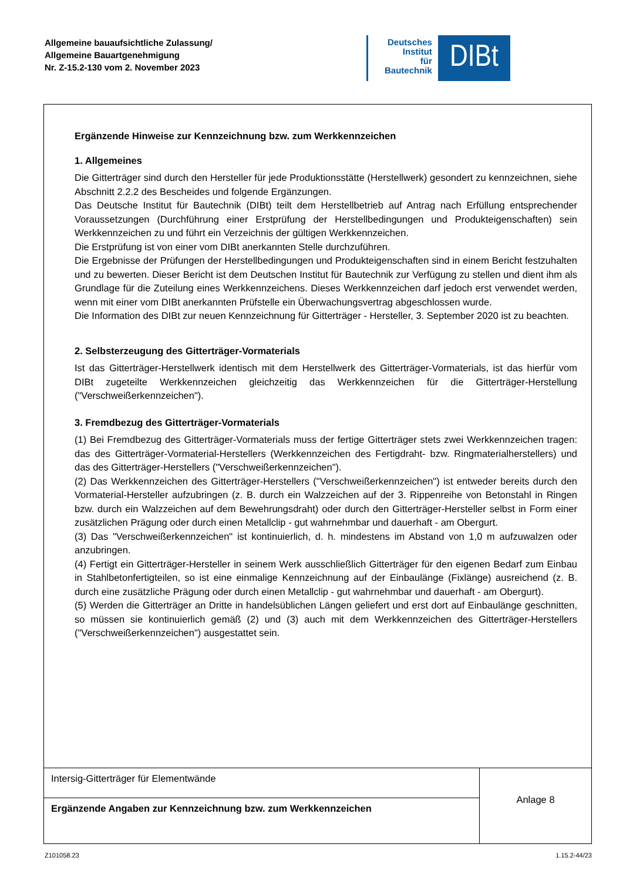Allgemeine bauaufsichtliche Zulassung/
Allgemeine Bauartgenehmigung
Nr. Z-15.2-130 vom 2. November 2023
Deutsches
Institut
für
Bautechnik
DIBt
Ergänzende Hinweise zur Kennzeichnung bzw. zum Werkkennzeichen
1. Allgemeines
Die Gitterträger sind durch den Hersteller für jede Produktionsstätte (Herstellwerk) gesondert zu kennzeichnen, siehe Abschnitt 2.2.2 des Bescheides und folgende Ergänzungen.
Das Deutsche Institut für Bautechnik (DIBt) teilt dem Herstellbetrieb auf Antrag nach Erfüllung entsprechender Voraussetzungen (Durchführung einer Erstprüfung der Herstellbedingungen und Produkteigenschaften) sein Werkkennzeichen zu und führt ein Verzeichnis der gültigen Werkkennzeichen.
Die Erstprüfung ist von einer vom DIBt anerkannten Stelle durchzuführen.
Die Ergebnisse der Prüfungen der Herstellbedingungen und Produkteigenschaften sind in einem Bericht festzuhalten und zu bewerten. Dieser Bericht ist dem Deutschen Institut für Bautechnik zur Verfügung zu stellen und dient ihm als Grundlage für die Zuteilung eines Werkkennzeichens. Dieses Werkkennzeichen darf jedoch erst verwendet werden, wenn mit einer vom DIBt anerkannten Prüfstelle ein Überwachungsvertrag abgeschlossen wurde.
Die Information des DIBt zur neuen Kennzeichnung für Gitterträger - Hersteller, 3. September 2020 ist zu beachten.
2. Selbsterzeugung des Gitterträger-Vormaterials
Ist das Gitterträger-Herstellwerk identisch mit dem Herstellwerk des Gitterträger-Vormaterials, ist das hierfür vom DIBt zugeteilte Werkkennzeichen gleichzeitig das Werkkennzeichen für die Gitterträger-Herstellung ("Verschweißerkennzeichen").
3. Fremdbezug des Gitterträger-Vormaterials
(1) Bei Fremdbezug des Gitterträger-Vormaterials muss der fertige Gitterträger stets zwei Werkkennzeichen tragen: das des Gitterträger-Vormaterial-Herstellers (Werkkennzeichen des Fertigdraht- bzw. Ringmaterialherstellers) und das des Gitterträger-Herstellers ("Verschweißerkennzeichen").
(2) Das Werkkennzeichen des Gitterträger-Herstellers ("Verschweißerkennzeichen") ist entweder bereits durch den Vormaterial-Hersteller aufzubringen (z. B. durch ein Walzzeichen auf der 3. Rippenreihe von Betonstahl in Ringen bzw. durch ein Walzzeichen auf dem Bewehrungsdraht) oder durch den Gitterträger-Hersteller selbst in Form einer zusätzlichen Prägung oder durch einen Metallclip - gut wahrnehmbar und dauerhaft - am Obergurt.
(3) Das "Verschweißerkennzeichen" ist kontinuierlich, d. h. mindestens im Abstand von 1,0 m aufzuwalzen oder anzubringen.
(4) Fertigt ein Gitterträger-Hersteller in seinem Werk ausschließlich Gitterträger für den eigenen Bedarf zum Einbau in Stahlbetonfertigteilen, so ist eine einmalige Kennzeichnung auf der Einbaulänge (Fixlänge) ausreichend (z. B. durch eine zusätzliche Prägung oder durch einen Metallclip - gut wahrnehmbar und dauerhaft - am Obergurt).
(5) Werden die Gitterträger an Dritte in handelsüblichen Längen geliefert und erst dort auf Einbaulänge geschnitten, so müssen sie kontinuierlich gemäß (2) und (3) auch mit dem Werkkennzeichen des Gitterträger-Herstellers ("Verschweißerkennzeichen") ausgestattet sein.
Intersig-Gitterträger für Elementwände
Ergänzende Angaben zur Kennzeichnung bzw. zum Werkkennzeichen
Anlage 8
Z101058.23 1.15.2-44/23